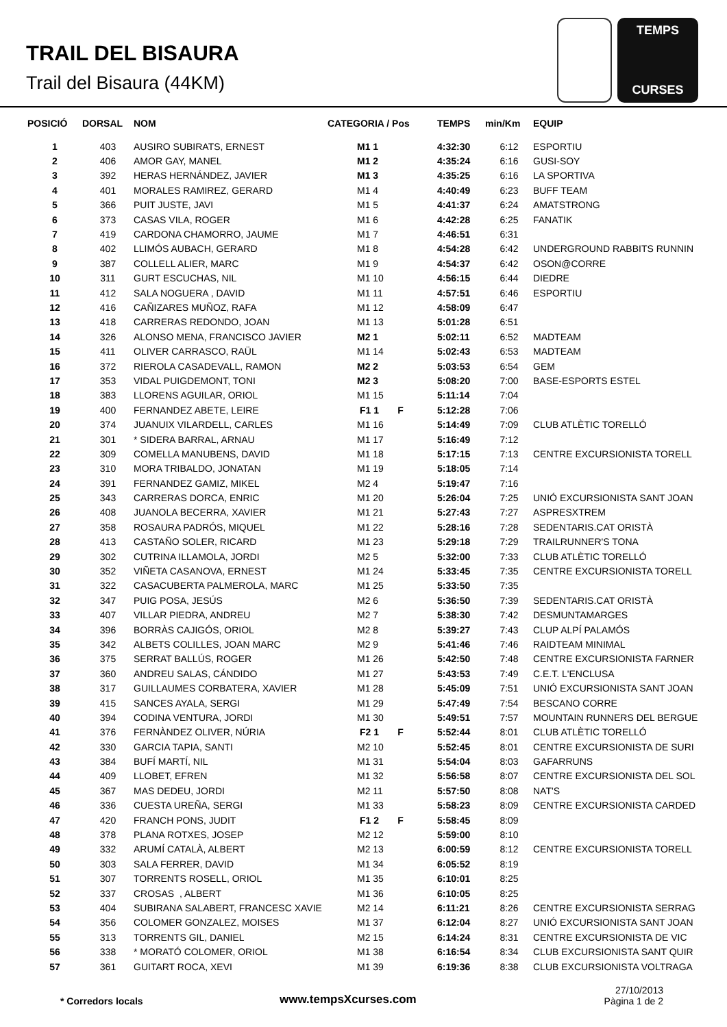TRAIL DEL BISAURA
Trail del Bisaura (44KM)
TEMPS
CURSES
| POSICIÓ | DORSAL | NOM | CATEGORIA / Pos | TEMPS | min/Km | EQUIP |
| --- | --- | --- | --- | --- | --- | --- |
| 1 | 403 | AUSIRO SUBIRATS, ERNEST | M1 1 | 4:32:30 | 6:12 | ESPORTIU |
| 2 | 406 | AMOR GAY, MANEL | M1 2 | 4:35:24 | 6:16 | GUSI-SOY |
| 3 | 392 | HERAS HERNÁNDEZ, JAVIER | M1 3 | 4:35:25 | 6:16 | LA SPORTIVA |
| 4 | 401 | MORALES RAMIREZ, GERARD | M1 4 | 4:40:49 | 6:23 | BUFF TEAM |
| 5 | 366 | PUIT JUSTE, JAVI | M1 5 | 4:41:37 | 6:24 | AMATSTRONG |
| 6 | 373 | CASAS VILA, ROGER | M1 6 | 4:42:28 | 6:25 | FANATIK |
| 7 | 419 | CARDONA CHAMORRO, JAUME | M1 7 | 4:46:51 | 6:31 | |
| 8 | 402 | LLIMÓS AUBACH, GERARD | M1 8 | 4:54:28 | 6:42 | UNDERGROUND RABBITS RUNNIN |
| 9 | 387 | COLLELL ALIER, MARC | M1 9 | 4:54:37 | 6:42 | OSON@CORRE |
| 10 | 311 | GURT ESCUCHAS, NIL | M1 10 | 4:56:15 | 6:44 | DIEDRE |
| 11 | 412 | SALA NOGUERA , DAVID | M1 11 | 4:57:51 | 6:46 | ESPORTIU |
| 12 | 416 | CAÑIZARES MUÑOZ, RAFA | M1 12 | 4:58:09 | 6:47 | |
| 13 | 418 | CARRERAS REDONDO, JOAN | M1 13 | 5:01:28 | 6:51 | |
| 14 | 326 | ALONSO MENA, FRANCISCO JAVIER | M2 1 | 5:02:11 | 6:52 | MADTEAM |
| 15 | 411 | OLIVER CARRASCO, RAÜL | M1 14 | 5:02:43 | 6:53 | MADTEAM |
| 16 | 372 | RIEROLA CASADEVALL, RAMON | M2 2 | 5:03:53 | 6:54 | GEM |
| 17 | 353 | VIDAL PUIGDEMONT, TONI | M2 3 | 5:08:20 | 7:00 | BASE-ESPORTS ESTEL |
| 18 | 383 | LLORENS AGUILAR, ORIOL | M1 15 | 5:11:14 | 7:04 | |
| 19 | 400 | FERNANDEZ ABETE, LEIRE | F1 1 F | 5:12:28 | 7:06 | |
| 20 | 374 | JUANUIX VILARDELL, CARLES | M1 16 | 5:14:49 | 7:09 | CLUB ATLÈTIC TORELLÓ |
| 21 | 301 | * SIDERA BARRAL, ARNAU | M1 17 | 5:16:49 | 7:12 | |
| 22 | 309 | COMELLA MANUBENS, DAVID | M1 18 | 5:17:15 | 7:13 | CENTRE EXCURSIONISTA TORELL |
| 23 | 310 | MORA TRIBALDO, JONATAN | M1 19 | 5:18:05 | 7:14 | |
| 24 | 391 | FERNANDEZ GAMIZ, MIKEL | M2 4 | 5:19:47 | 7:16 | |
| 25 | 343 | CARRERAS DORCA, ENRIC | M1 20 | 5:26:04 | 7:25 | UNIÓ EXCURSIONISTA SANT JOAN |
| 26 | 408 | JUANOLA BECERRA, XAVIER | M1 21 | 5:27:43 | 7:27 | ASPRESXTREM |
| 27 | 358 | ROSAURA PADRÓS, MIQUEL | M1 22 | 5:28:16 | 7:28 | SEDENTARIS.CAT ORISTÀ |
| 28 | 413 | CASTAÑO SOLER, RICARD | M1 23 | 5:29:18 | 7:29 | TRAILRUNNER'S TONA |
| 29 | 302 | CUTRINA ILLAMOLA, JORDI | M2 5 | 5:32:00 | 7:33 | CLUB ATLÈTIC TORELLÓ |
| 30 | 352 | VIÑETA CASANOVA, ERNEST | M1 24 | 5:33:45 | 7:35 | CENTRE EXCURSIONISTA TORELL |
| 31 | 322 | CASACUBERTA PALMEROLA, MARC | M1 25 | 5:33:50 | 7:35 | |
| 32 | 347 | PUIG POSA, JESÚS | M2 6 | 5:36:50 | 7:39 | SEDENTARIS.CAT ORISTÀ |
| 33 | 407 | VILLAR PIEDRA, ANDREU | M2 7 | 5:38:30 | 7:42 | DESMUNTAMARGES |
| 34 | 396 | BORRÀS CAJIGÓS, ORIOL | M2 8 | 5:39:27 | 7:43 | CLUP ALPÍ PALAMÓS |
| 35 | 342 | ALBETS COLILLES, JOAN MARC | M2 9 | 5:41:46 | 7:46 | RAIDTEAM MINIMAL |
| 36 | 375 | SERRAT BALLÚS, ROGER | M1 26 | 5:42:50 | 7:48 | CENTRE EXCURSIONISTA FARNER |
| 37 | 360 | ANDREU SALAS, CÁNDIDO | M1 27 | 5:43:53 | 7:49 | C.E.T. L'ENCLUSA |
| 38 | 317 | GUILLAUMES CORBATERA, XAVIER | M1 28 | 5:45:09 | 7:51 | UNIÓ EXCURSIONISTA SANT JOAN |
| 39 | 415 | SANCES AYALA, SERGI | M1 29 | 5:47:49 | 7:54 | BESCANO CORRE |
| 40 | 394 | CODINA VENTURA, JORDI | M1 30 | 5:49:51 | 7:57 | MOUNTAIN RUNNERS DEL BERGUE |
| 41 | 376 | FERNÀNDEZ OLIVER, NÚRIA | F2 1 F | 5:52:44 | 8:01 | CLUB ATLÈTIC TORELLÓ |
| 42 | 330 | GARCIA TAPIA, SANTI | M2 10 | 5:52:45 | 8:01 | CENTRE EXCURSIONISTA DE SURI |
| 43 | 384 | BUFÍ MARTÍ, NIL | M1 31 | 5:54:04 | 8:03 | GAFARRUNS |
| 44 | 409 | LLOBET, EFREN | M1 32 | 5:56:58 | 8:07 | CENTRE EXCURSIONISTA DEL SOL |
| 45 | 367 | MAS DEDEU, JORDI | M2 11 | 5:57:50 | 8:08 | NAT'S |
| 46 | 336 | CUESTA UREÑA, SERGI | M1 33 | 5:58:23 | 8:09 | CENTRE EXCURSIONISTA CARDED |
| 47 | 420 | FRANCH PONS, JUDIT | F1 2 F | 5:58:45 | 8:09 | |
| 48 | 378 | PLANA ROTXES, JOSEP | M2 12 | 5:59:00 | 8:10 | |
| 49 | 332 | ARUMÍ CATALÀ, ALBERT | M2 13 | 6:00:59 | 8:12 | CENTRE EXCURSIONISTA TORELL |
| 50 | 303 | SALA FERRER, DAVID | M1 34 | 6:05:52 | 8:19 | |
| 51 | 307 | TORRENTS ROSELL, ORIOL | M1 35 | 6:10:01 | 8:25 | |
| 52 | 337 | CROSAS , ALBERT | M1 36 | 6:10:05 | 8:25 | |
| 53 | 404 | SUBIRANA SALABERT, FRANCESC XAVIE | M2 14 | 6:11:21 | 8:26 | CENTRE EXCURSIONISTA SERRAG |
| 54 | 356 | COLOMER GONZALEZ, MOISES | M1 37 | 6:12:04 | 8:27 | UNIÓ EXCURSIONISTA SANT JOAN |
| 55 | 313 | TORRENTS GIL, DANIEL | M2 15 | 6:14:24 | 8:31 | CENTRE EXCURSIONISTA DE VIC |
| 56 | 338 | * MORATÓ COLOMER, ORIOL | M1 38 | 6:16:54 | 8:34 | CLUB EXCURSIONISTA SANT QUIR |
| 57 | 361 | GUITART ROCA, XEVI | M1 39 | 6:19:36 | 8:38 | CLUB EXCURSIONISTA VOLTRAGA |
* Corredors locals
www.tempsXcurses.com
27/10/2013
Pàgina 1 de 2